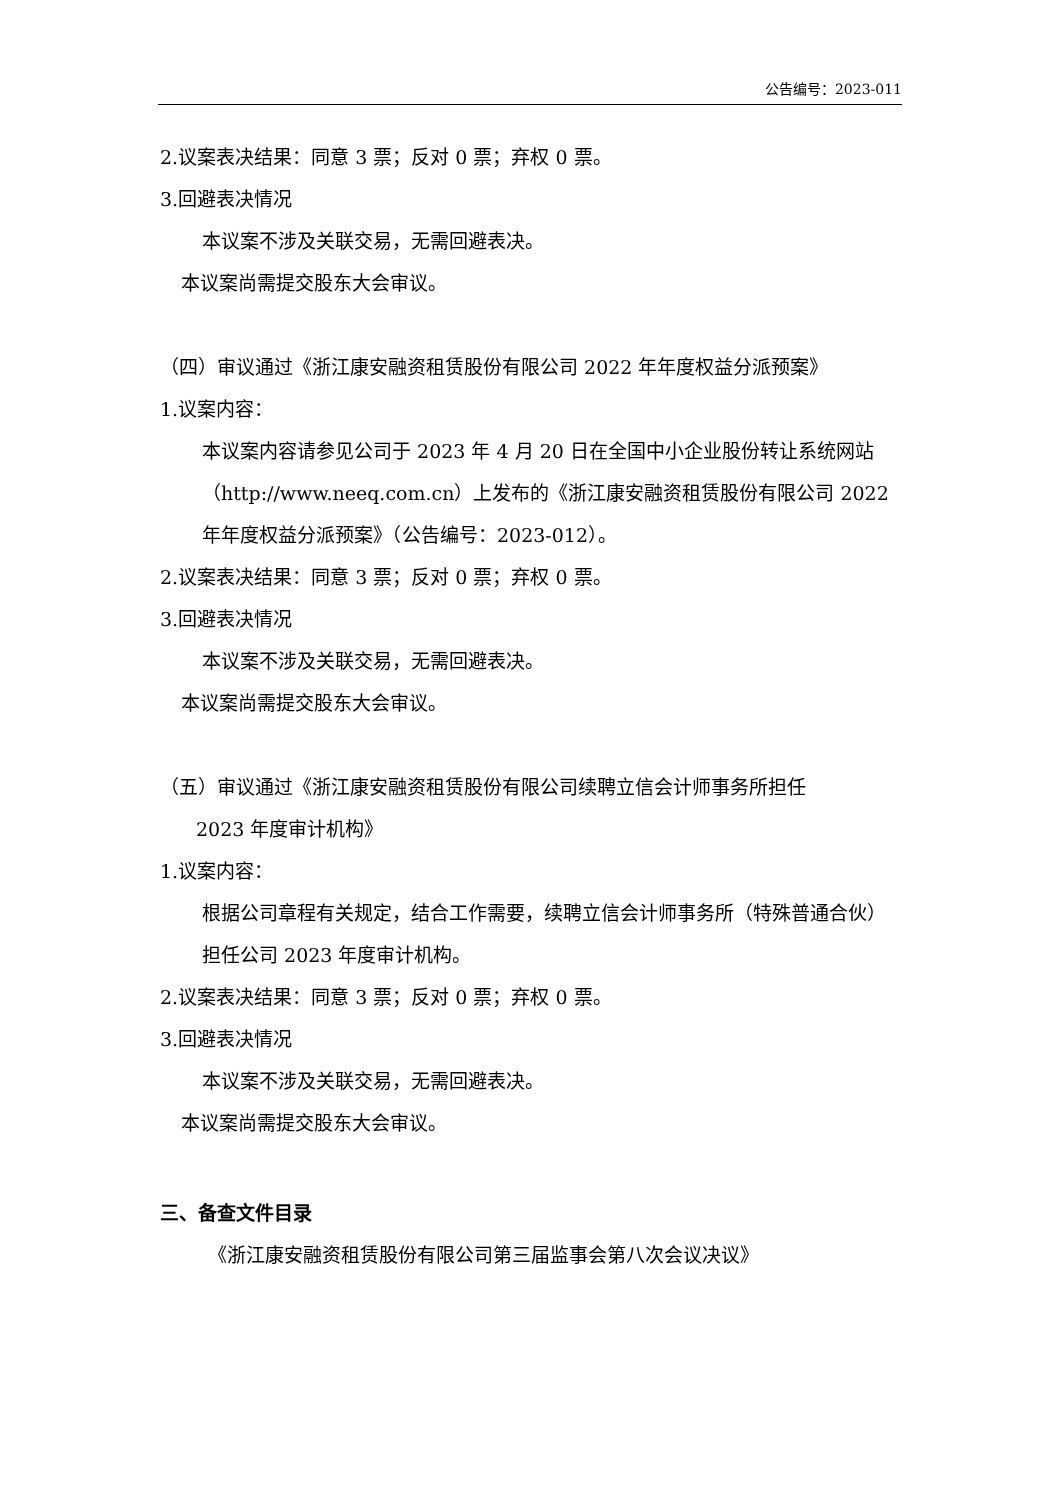公告编号：2023-011
2.议案表决结果：同意 3 票；反对 0 票；弃权 0 票。
3.回避表决情况
本议案不涉及关联交易，无需回避表决。
本议案尚需提交股东大会审议。
（四）审议通过《浙江康安融资租赁股份有限公司 2022 年年度权益分派预案》
1.议案内容：
本议案内容请参见公司于 2023 年 4 月 20 日在全国中小企业股份转让系统网站（http://www.neeq.com.cn）上发布的《浙江康安融资租赁股份有限公司 2022 年年度权益分派预案》（公告编号：2023-012）。
2.议案表决结果：同意 3 票；反对 0 票；弃权 0 票。
3.回避表决情况
本议案不涉及关联交易，无需回避表决。
本议案尚需提交股东大会审议。
（五）审议通过《浙江康安融资租赁股份有限公司续聘立信会计师事务所担任
2023 年度审计机构》
1.议案内容：
根据公司章程有关规定，结合工作需要，续聘立信会计师事务所（特殊普通合伙）担任公司 2023 年度审计机构。
2.议案表决结果：同意 3 票；反对 0 票；弃权 0 票。
3.回避表决情况
本议案不涉及关联交易，无需回避表决。
本议案尚需提交股东大会审议。
三、备查文件目录
《浙江康安融资租赁股份有限公司第三届监事会第八次会议决议》